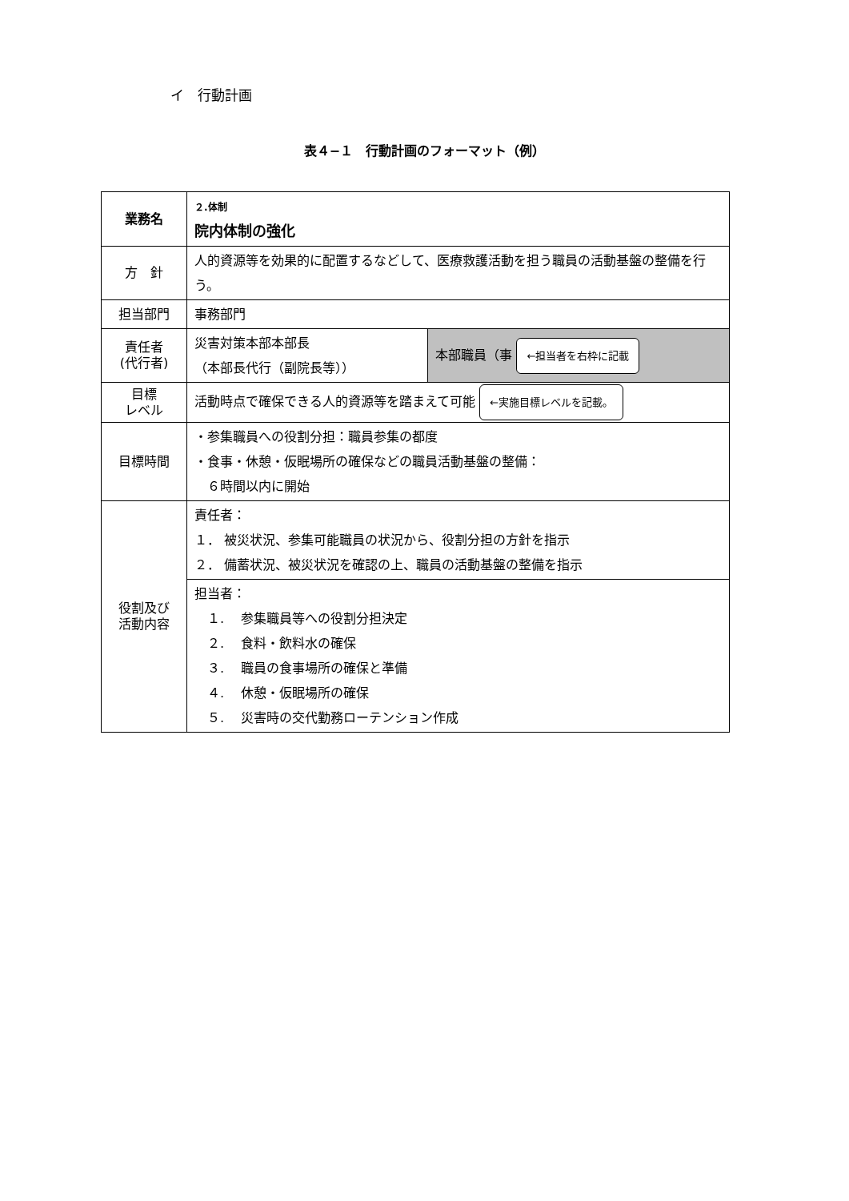イ　行動計画
表４−１　行動計画のフォーマット（例）
| 業務名 | ２.体制 院内体制の強化 | |
| 方 針 | 人的資源等を効果的に配置するなどして、医療救護活動を担う職員の活動基盤の整備を行う。 | |
| 担当部門 | 事務部門 | |
| 責任者 (代行者) | 災害対策本部本部長 （本部長代行（副院長等）） | 本部職員（事 ←担当者を右枠に記載 |
| 目標 レベル | 活動時点で確保できる人的資源等を踏まえて可能 ←実施目標レベルを記載。 | |
| 目標時間 | ・参集職員への役割分担：職員参集の都度 ・食事・休憩・仮眠場所の確保などの職員活動基盤の整備： ６時間以内に開始 | |
| 役割及び 活動内容 | 責任者： １． 被災状況、参集可能職員の状況から、役割分担の方針を指示 ２． 備蓄状況、被災状況を確認の上、職員の活動基盤の整備を指示 | |
| | 担当者： １. 参集職員等への役割分担決定 ２. 食料・飲料水の確保 ３. 職員の食事場所の確保と準備 ４. 休憩・仮眠場所の確保 ５. 災害時の交代勤務ローテンション作成 | |